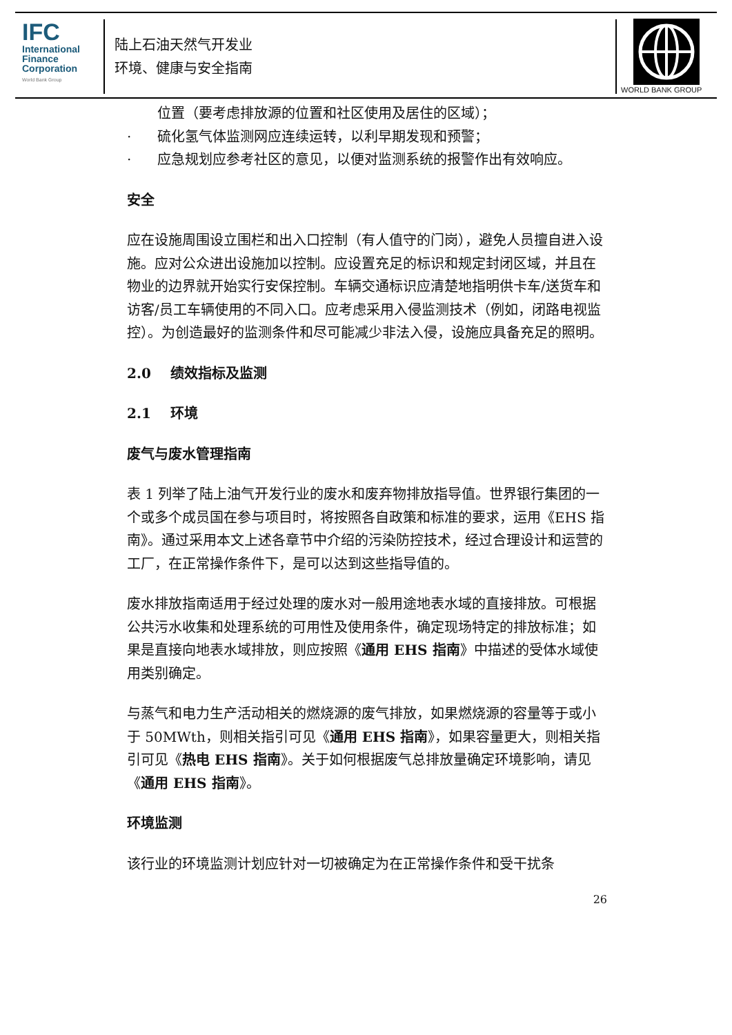IFC
International
Finance
Corporation
World Bank Group
陆上石油天然气开发业
环境、健康与安全指南
WORLD BANK GROUP
位置（要考虑排放源的位置和社区使用及居住的区域）；
· 硫化氢气体监测网应连续运转，以利早期发现和预警；
· 应急规划应参考社区的意见，以便对监测系统的报警作出有效响应。
安全
应在设施周围设立围栏和出入口控制（有人值守的门岗），避免人员擅自进入设施。应对公众进出设施加以控制。应设置充足的标识和规定封闭区域，并且在物业的边界就开始实行安保控制。车辆交通标识应清楚地指明供卡车/送货车和访客/员工车辆使用的不同入口。应考虑采用入侵监测技术（例如，闭路电视监控）。为创造最好的监测条件和尽可能减少非法入侵，设施应具备充足的照明。
2.0 绩效指标及监测
2.1 环境
废气与废水管理指南
表 1 列举了陆上油气开发行业的废水和废弃物排放指导值。世界银行集团的一个或多个成员国在参与项目时，将按照各自政策和标准的要求，运用《EHS 指南》。通过采用本文上述各章节中介绍的污染防控技术，经过合理设计和运营的工厂，在正常操作条件下，是可以达到这些指导值的。
废水排放指南适用于经过处理的废水对一般用途地表水域的直接排放。可根据公共污水收集和处理系统的可用性及使用条件，确定现场特定的排放标准；如果是直接向地表水域排放，则应按照《通用 EHS 指南》中描述的受体水域使用类别确定。
与蒸气和电力生产活动相关的燃烧源的废气排放，如果燃烧源的容量等于或小于 50MWth，则相关指引可见《通用 EHS 指南》，如果容量更大，则相关指引可见《热电 EHS 指南》。关于如何根据废气总排放量确定环境影响，请见《通用 EHS 指南》。
环境监测
该行业的环境监测计划应针对一切被确定为在正常操作条件和受干扰条
26